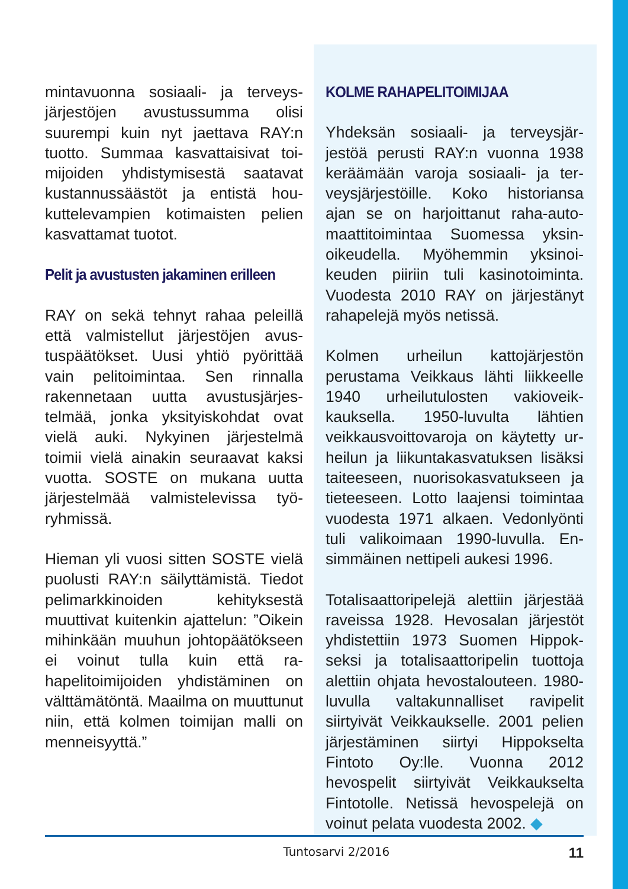mintavuonna sosiaali- ja terveys­järjestöjen avustussumma olisi suurempi kuin nyt jaettava RAY:n tuotto. Summaa kasvattaisivat toi­mijoiden yhdistymisestä saatavat kustannussäästöt ja entistä hou­kuttelevampien kotimaisten pelien kasvattamat tuotot.
Pelit ja avustusten jakaminen erilleen
RAY on sekä tehnyt rahaa peleillä että valmistellut järjestöjen avus­tuspäätökset. Uusi yhtiö pyörittää vain pelitoimintaa. Sen rinnalla rakennetaan uutta avustusjärjes­telmää, jonka yksityiskohdat ovat vielä auki. Nykyinen järjestelmä toimii vielä ainakin seuraavat kak­si vuotta. SOSTE on mukana uutta järjestelmää valmistelevissa työ­ryhmissä.
Hieman yli vuosi sitten SOSTE vie­lä puolusti RAY:n säilyttämistä. Tie­dot pelimarkkinoiden kehityksestä muuttivat kuitenkin ajattelun: ”Oi­kein mihinkään muuhun johtopää­tökseen ei voinut tulla kuin että ra­hapelitoimijoiden yhdistäminen on välttämätöntä. Maailma on muuttu­nut niin, että kolmen toimijan malli on menneisyyttä.”
KOLME RAHAPELITOIMIJAA
Yhdeksän sosiaali- ja terveysjär­jestöä perusti RAY:n vuonna 1938 keräämään varoja sosiaali- ja ter­veysjärjestöille. Koko historiansa ajan se on harjoittanut raha-auto­maattitoimintaa Suomessa yksin­oikeudella. Myöhemmin yksinoi­keuden piiriin tuli kasinotoiminta. Vuodesta 2010 RAY on järjestänyt rahapelejä myös netissä.
Kolmen urheilun kattojärjestön perustama Veikkaus lähti liikkeel­le 1940 urheilutulosten vakioveik­kauksella. 1950-luvulta lähtien veikkausvoittovaroja on käytetty ur­heilun ja liikuntakasvatuksen lisäksi taiteeseen, nuorisokasvatukseen ja tieteeseen. Lotto laajensi toimintaa vuodesta 1971 alkaen. Vedonlyön­ti tuli valikoimaan 1990-luvulla. En­simmäinen nettipeli aukesi 1996.
Totalisaattoripelejä alettiin järjestää raveissa 1928. Hevosalan järjestöt yhdistettiin 1973 Suomen Hippok­seksi ja totalisaattoripelin tuotto­ja alettiin ohjata hevostalouteen. 1980-luvulla valtakunnalliset ravi­pelit siirtyivät Veikkaukselle. 2001 pelien järjestäminen siirtyi Hippok­selta Fintoto Oy:lle. Vuonna 2012 hevospelit siirtyivät Veikkaukselta Fintotolle. Netissä hevospelejä on voinut pelata vuodesta 2002. ◆
Tuntosarvi 2/2016 11